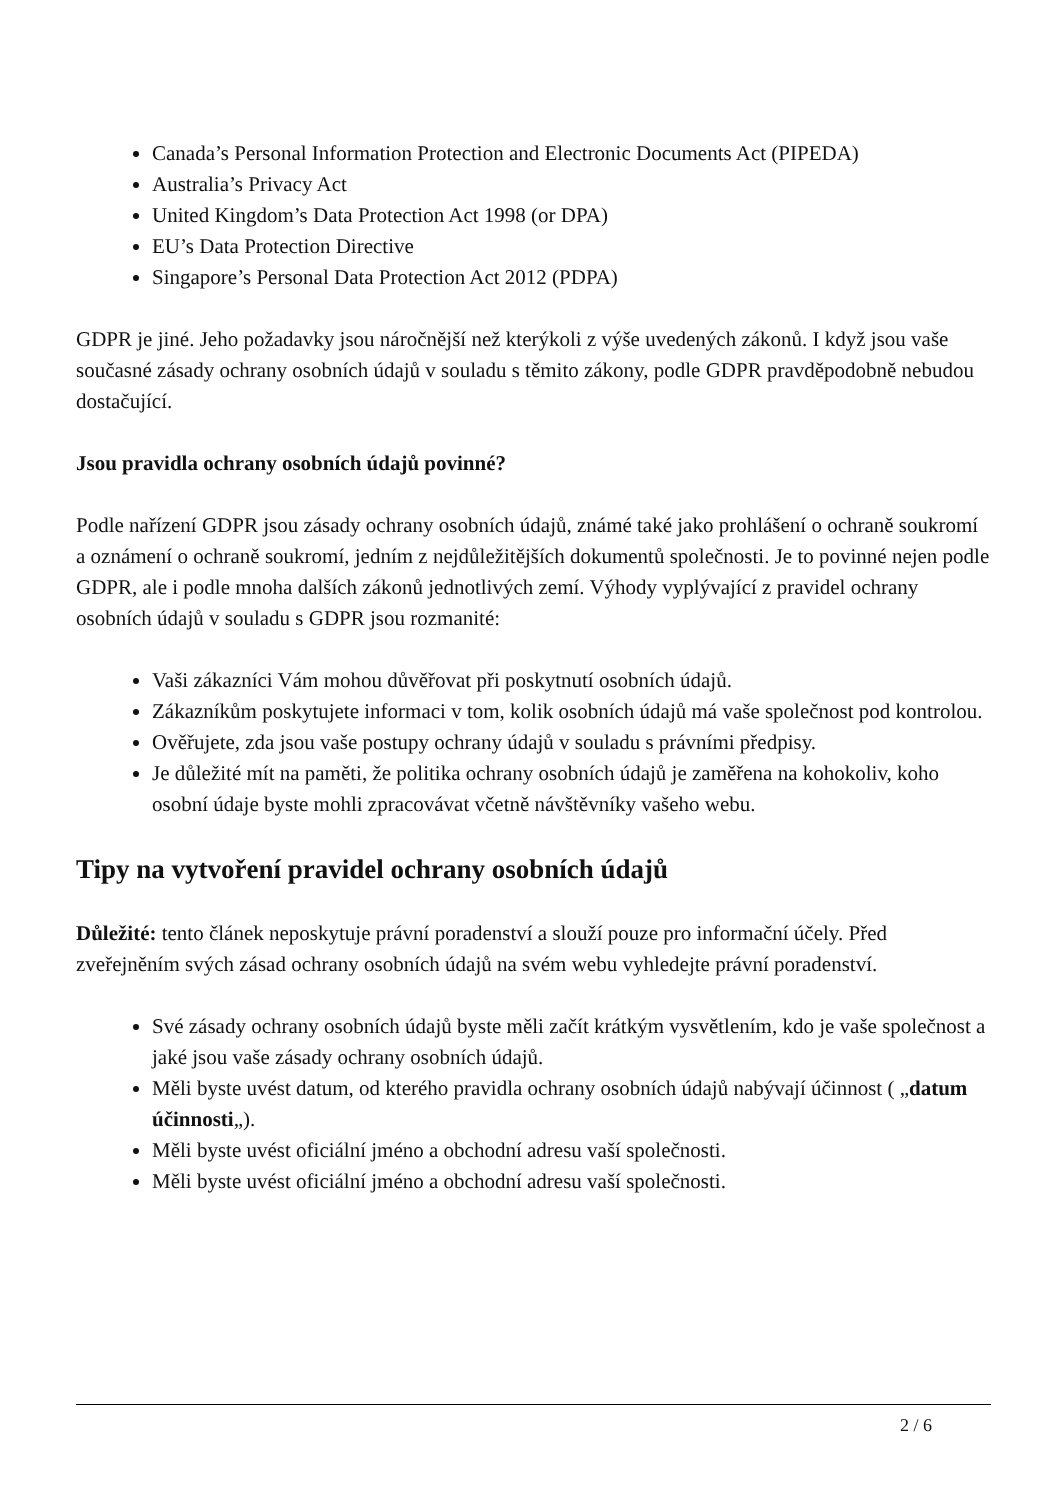Canada’s Personal Information Protection and Electronic Documents Act (PIPEDA)
Australia’s Privacy Act
United Kingdom’s Data Protection Act 1998 (or DPA)
EU’s Data Protection Directive
Singapore’s Personal Data Protection Act 2012 (PDPA)
GDPR je jiné. Jeho požadavky jsou náročnější než kterýkoli z výše uvedených zákonů. I když jsou vaše současné zásady ochrany osobních údajů v souladu s těmito zákony, podle GDPR pravděpodobně nebudou dostačující.
Jsou pravidla ochrany osobních údajů povinné?
Podle nařízení GDPR jsou zásady ochrany osobních údajů, známé také jako prohlášení o ochraně soukromí a oznámení o ochraně soukromí, jedním z nejdůležitějších dokumentů společnosti. Je to povinné nejen podle GDPR, ale i podle mnoha dalších zákonů jednotlivých zemí. Výhody vyplývající z pravidel ochrany osobních údajů v souladu s GDPR jsou rozmanité:
Vaši zákazníci Vám mohou důvěřovat při poskytnutí osobních údajů.
Zákazníkům poskytujete informaci v tom, kolik osobních údajů má vaše společnost pod kontrolou.
Ověřujete, zda jsou vaše postupy ochrany údajů v souladu s právními předpisy.
Je důležité mít na paměti, že politika ochrany osobních údajů je zaměřena na kohokoliv, koho osobní údaje byste mohli zpracovávat včetně návštěvníky vašeho webu.
Tipy na vytvoření pravidel ochrany osobních údajů
Důležité: tento článek neposkytuje právní poradenství a slouží pouze pro informační účely. Před zveřejněním svých zásad ochrany osobních údajů na svém webu vyhledejte právní poradenství.
Své zásady ochrany osobních údajů byste měli začít krátkým vysvětlením, kdo je vaše společnost a jaké jsou vaše zásady ochrany osobních údajů.
Měli byste uvést datum, od kterého pravidla ochrany osobních údajů nabývají účinnost ( „datum účinnosti„).
Měli byste uvést oficiální jméno a obchodní adresu vaší společnosti.
Měli byste uvést oficiální jméno a obchodní adresu vaší společnosti.
2 / 6